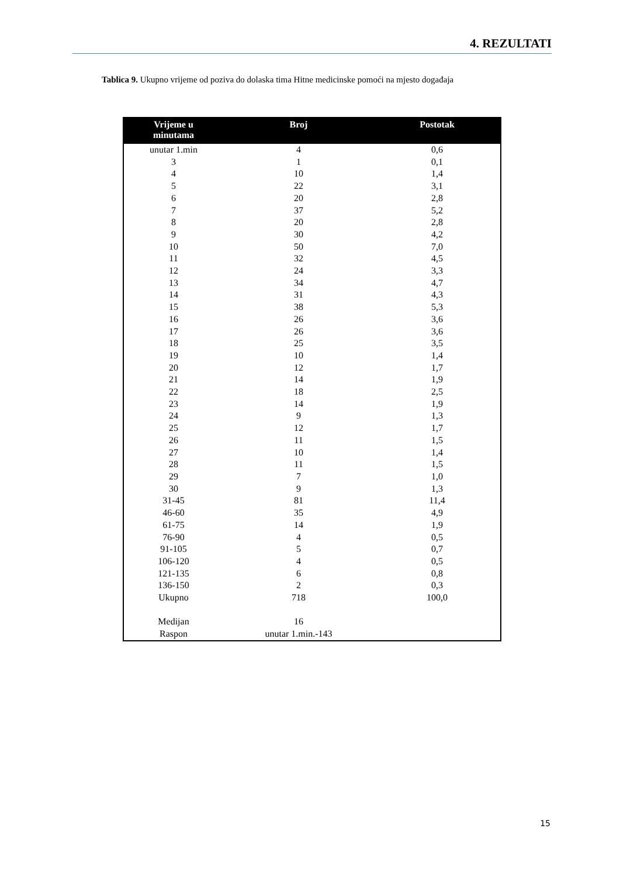4. REZULTATI
Tablica 9. Ukupno vrijeme od poziva do dolaska tima Hitne medicinske pomoći na mjesto događaja
| Vrijeme u minutama | Broj | Postotak |
| --- | --- | --- |
| unutar 1.min | 4 | 0,6 |
| 3 | 1 | 0,1 |
| 4 | 10 | 1,4 |
| 5 | 22 | 3,1 |
| 6 | 20 | 2,8 |
| 7 | 37 | 5,2 |
| 8 | 20 | 2,8 |
| 9 | 30 | 4,2 |
| 10 | 50 | 7,0 |
| 11 | 32 | 4,5 |
| 12 | 24 | 3,3 |
| 13 | 34 | 4,7 |
| 14 | 31 | 4,3 |
| 15 | 38 | 5,3 |
| 16 | 26 | 3,6 |
| 17 | 26 | 3,6 |
| 18 | 25 | 3,5 |
| 19 | 10 | 1,4 |
| 20 | 12 | 1,7 |
| 21 | 14 | 1,9 |
| 22 | 18 | 2,5 |
| 23 | 14 | 1,9 |
| 24 | 9 | 1,3 |
| 25 | 12 | 1,7 |
| 26 | 11 | 1,5 |
| 27 | 10 | 1,4 |
| 28 | 11 | 1,5 |
| 29 | 7 | 1,0 |
| 30 | 9 | 1,3 |
| 31-45 | 81 | 11,4 |
| 46-60 | 35 | 4,9 |
| 61-75 | 14 | 1,9 |
| 76-90 | 4 | 0,5 |
| 91-105 | 5 | 0,7 |
| 106-120 | 4 | 0,5 |
| 121-135 | 6 | 0,8 |
| 136-150 | 2 | 0,3 |
| Ukupno | 718 | 100,0 |
| Medijan | 16 | |
| Raspon | unutar 1.min.-143 | |
15